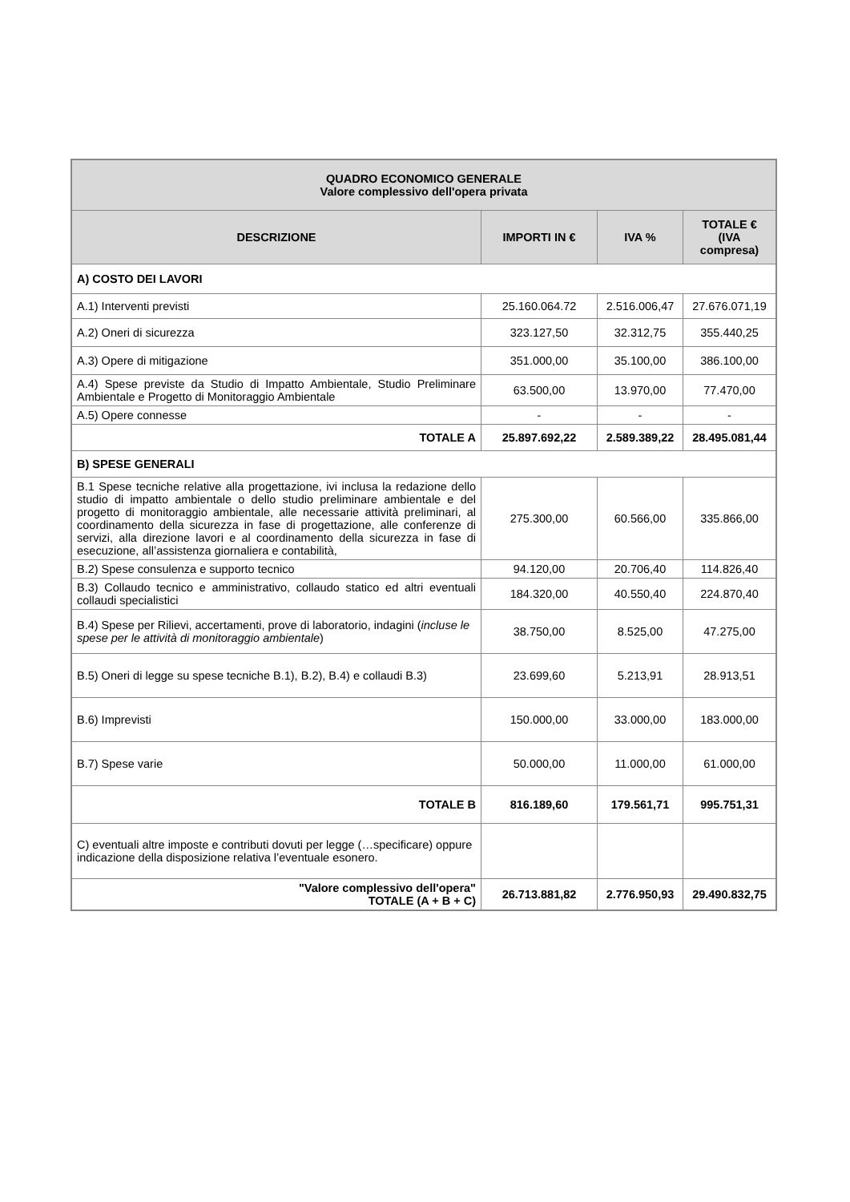| QUADRO ECONOMICO GENERALE Valore complessivo dell'opera privata | | | |
| --- | --- | --- | --- |
| DESCRIZIONE | IMPORTI IN € | IVA % | TOTALE € (IVA compresa) |
| A) COSTO DEI LAVORI | | | |
| A.1) Interventi previsti | 25.160.064.72 | 2.516.006,47 | 27.676.071,19 |
| A.2) Oneri di sicurezza | 323.127,50 | 32.312,75 | 355.440,25 |
| A.3) Opere di mitigazione | 351.000,00 | 35.100,00 | 386.100,00 |
| A.4) Spese previste da Studio di Impatto Ambientale, Studio Preliminare Ambientale e Progetto di Monitoraggio Ambientale | 63.500,00 | 13.970,00 | 77.470,00 |
| A.5) Opere connesse | - | - | - |
| TOTALE A | 25.897.692,22 | 2.589.389,22 | 28.495.081,44 |
| B) SPESE GENERALI | | | |
| B.1 Spese tecniche relative alla progettazione, ivi inclusa la redazione dello studio di impatto ambientale o dello studio preliminare ambientale e del progetto di monitoraggio ambientale, alle necessarie attività preliminari, al coordinamento della sicurezza in fase di progettazione, alle conferenze di servizi, alla direzione lavori e al coordinamento della sicurezza in fase di esecuzione, all’assistenza giornaliera e contabilità, | 275.300,00 | 60.566,00 | 335.866,00 |
| B.2) Spese consulenza e supporto tecnico | 94.120,00 | 20.706,40 | 114.826,40 |
| B.3) Collaudo tecnico e amministrativo, collaudo statico ed altri eventuali collaudi specialistici | 184.320,00 | 40.550,40 | 224.870,40 |
| B.4) Spese per Rilievi, accertamenti, prove di laboratorio, indagini ( incluse le spese per le attività di monitoraggio ambientale ) | 38.750,00 | 8.525,00 | 47.275,00 |
| B.5) Oneri di legge su spese tecniche B.1), B.2), B.4) e collaudi B.3) | 23.699,60 | 5.213,91 | 28.913,51 |
| B.6) Imprevisti | 150.000,00 | 33.000,00 | 183.000,00 |
| B.7) Spese varie | 50.000,00 | 11.000,00 | 61.000,00 |
| TOTALE B | 816.189,60 | 179.561,71 | 995.751,31 |
| C) eventuali altre imposte e contributi dovuti per legge (…specificare) oppure indicazione della disposizione relativa l’eventuale esonero. | | | |
| "Valore complessivo dell'opera" TOTALE (A + B + C) | 26.713.881,82 | 2.776.950,93 | 29.490.832,75 |